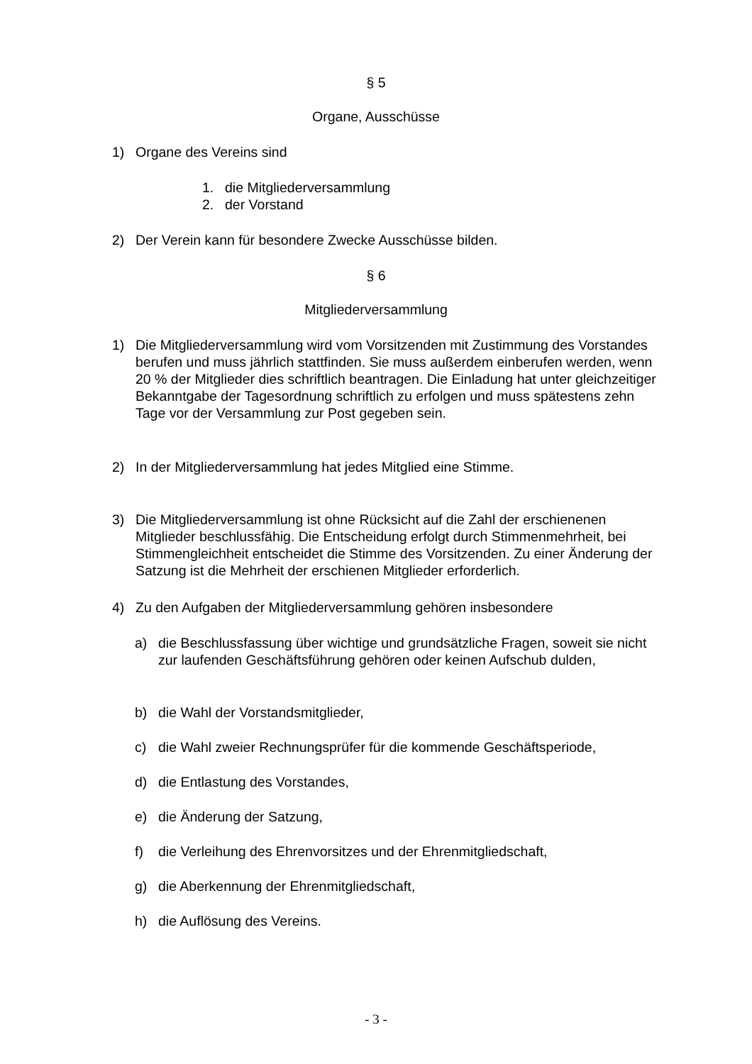§ 5
Organe, Ausschüsse
1) Organe des Vereins sind
1. die Mitgliederversammlung
2. der Vorstand
2) Der Verein kann für besondere Zwecke Ausschüsse bilden.
§ 6
Mitgliederversammlung
1) Die Mitgliederversammlung wird vom Vorsitzenden mit Zustimmung des Vorstandes berufen und muss jährlich stattfinden. Sie muss außerdem einberufen werden, wenn 20 % der Mitglieder dies schriftlich beantragen. Die Einladung hat unter gleichzeitiger Bekanntgabe der Tagesordnung schriftlich zu erfolgen und muss spätestens zehn Tage vor der Versammlung zur Post gegeben sein.
2) In der Mitgliederversammlung hat jedes Mitglied eine Stimme.
3) Die Mitgliederversammlung ist ohne Rücksicht auf die Zahl der erschienenen Mitglieder beschlussfähig. Die Entscheidung erfolgt durch Stimmenmehrheit, bei Stimmengleichheit entscheidet die Stimme des Vorsitzenden. Zu einer Änderung der Satzung ist die Mehrheit der erschienen Mitglieder erforderlich.
4) Zu den Aufgaben der Mitgliederversammlung gehören insbesondere
a) die Beschlussfassung über wichtige und grundsätzliche Fragen, soweit sie nicht zur laufenden Geschäftsführung gehören oder keinen Aufschub dulden,
b) die Wahl der Vorstandsmitglieder,
c) die Wahl zweier Rechnungsprüfer für die kommende Geschäftsperiode,
d) die Entlastung des Vorstandes,
e) die Änderung der Satzung,
f) die Verleihung des Ehrenvorsitzes und der Ehrenmitgliedschaft,
g) die Aberkennung der Ehrenmitgliedschaft,
h) die Auflösung des Vereins.
- 3 -